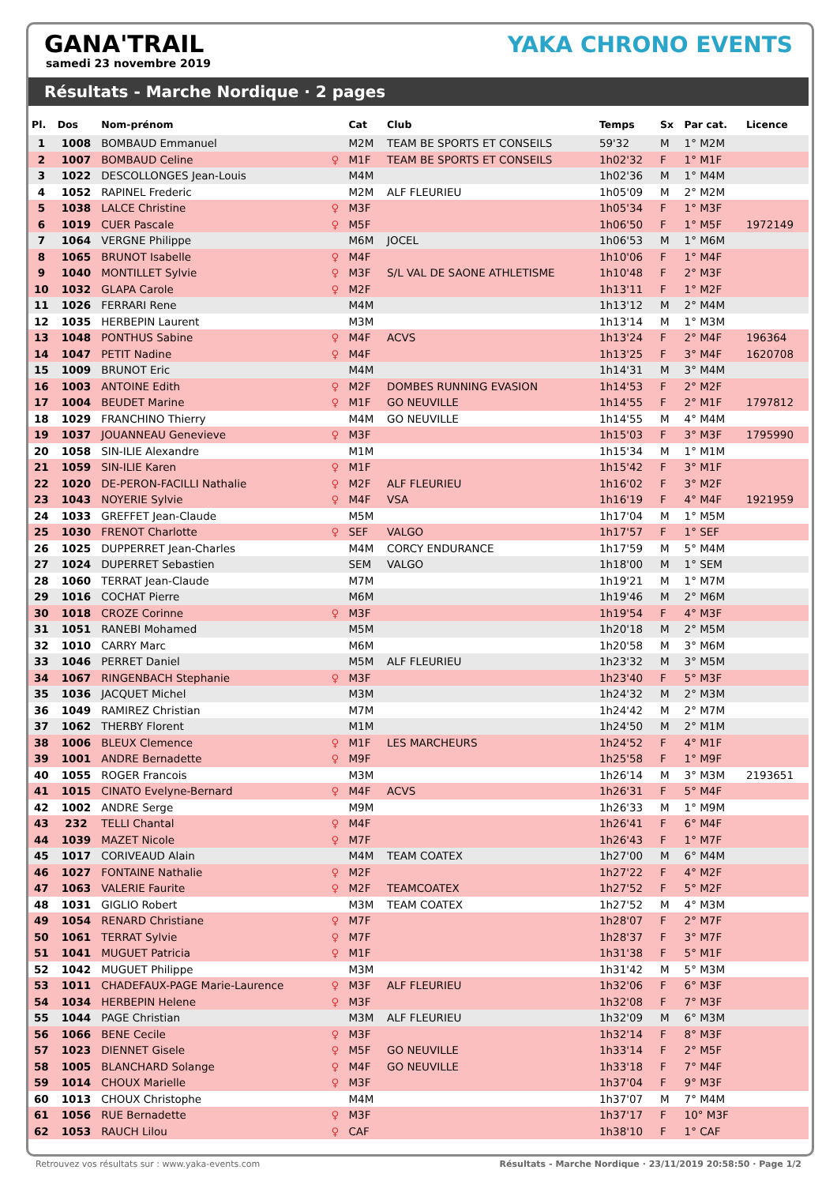GANA'TRAIL
samedi 23 novembre 2019
YAKA CHRONO EVENTS
Résultats - Marche Nordique · 2 pages
| Pl. | Dos | Nom-prénom | | Cat | Club | Temps | Sx | Par cat. | Licence |
| --- | --- | --- | --- | --- | --- | --- | --- | --- | --- |
| 1 | 1008 | BOMBAUD Emmanuel | | M2M | TEAM BE SPORTS ET CONSEILS | 59'32 | M | 1° M2M | |
| 2 | 1007 | BOMBAUD Celine | ♀ | M1F | TEAM BE SPORTS ET CONSEILS | 1h02'32 | F | 1° M1F | |
| 3 | 1022 | DESCOLLONGES Jean-Louis | | M4M | | 1h02'36 | M | 1° M4M | |
| 4 | 1052 | RAPINEL Frederic | | M2M | ALF FLEURIEU | 1h05'09 | M | 2° M2M | |
| 5 | 1038 | LALCE Christine | ♀ | M3F | | 1h05'34 | F | 1° M3F | |
| 6 | 1019 | CUER Pascale | ♀ | M5F | | 1h06'50 | F | 1° M5F | 1972149 |
| 7 | 1064 | VERGNE Philippe | | M6M | JOCEL | 1h06'53 | M | 1° M6M | |
| 8 | 1065 | BRUNOT Isabelle | ♀ | M4F | | 1h10'06 | F | 1° M4F | |
| 9 | 1040 | MONTILLET Sylvie | ♀ | M3F | S/L VAL DE SAONE ATHLETISME | 1h10'48 | F | 2° M3F | |
| 10 | 1032 | GLAPA Carole | ♀ | M2F | | 1h13'11 | F | 1° M2F | |
| 11 | 1026 | FERRARI Rene | | M4M | | 1h13'12 | M | 2° M4M | |
| 12 | 1035 | HERBEPIN Laurent | | M3M | | 1h13'14 | M | 1° M3M | |
| 13 | 1048 | PONTHUS Sabine | ♀ | M4F | ACVS | 1h13'24 | F | 2° M4F | 196364 |
| 14 | 1047 | PETIT Nadine | ♀ | M4F | | 1h13'25 | F | 3° M4F | 1620708 |
| 15 | 1009 | BRUNOT Eric | | M4M | | 1h14'31 | M | 3° M4M | |
| 16 | 1003 | ANTOINE Edith | ♀ | M2F | DOMBES RUNNING EVASION | 1h14'53 | F | 2° M2F | |
| 17 | 1004 | BEUDET Marine | ♀ | M1F | GO NEUVILLE | 1h14'55 | F | 2° M1F | 1797812 |
| 18 | 1029 | FRANCHINO Thierry | | M4M | GO NEUVILLE | 1h14'55 | M | 4° M4M | |
| 19 | 1037 | JOUANNEAU Genevieve | ♀ | M3F | | 1h15'03 | F | 3° M3F | 1795990 |
| 20 | 1058 | SIN-ILIE Alexandre | | M1M | | 1h15'34 | M | 1° M1M | |
| 21 | 1059 | SIN-ILIE Karen | ♀ | M1F | | 1h15'42 | F | 3° M1F | |
| 22 | 1020 | DE-PERON-FACILLI Nathalie | ♀ | M2F | ALF FLEURIEU | 1h16'02 | F | 3° M2F | |
| 23 | 1043 | NOYERIE Sylvie | ♀ | M4F | VSA | 1h16'19 | F | 4° M4F | 1921959 |
| 24 | 1033 | GREFFET Jean-Claude | | M5M | | 1h17'04 | M | 1° M5M | |
| 25 | 1030 | FRENOT Charlotte | ♀ | SEF | VALGO | 1h17'57 | F | 1° SEF | |
| 26 | 1025 | DUPPERRET Jean-Charles | | M4M | CORCY ENDURANCE | 1h17'59 | M | 5° M4M | |
| 27 | 1024 | DUPERRET Sebastien | | SEM | VALGO | 1h18'00 | M | 1° SEM | |
| 28 | 1060 | TERRAT Jean-Claude | | M7M | | 1h19'21 | M | 1° M7M | |
| 29 | 1016 | COCHAT Pierre | | M6M | | 1h19'46 | M | 2° M6M | |
| 30 | 1018 | CROZE Corinne | ♀ | M3F | | 1h19'54 | F | 4° M3F | |
| 31 | 1051 | RANEBI Mohamed | | M5M | | 1h20'18 | M | 2° M5M | |
| 32 | 1010 | CARRY Marc | | M6M | | 1h20'58 | M | 3° M6M | |
| 33 | 1046 | PERRET Daniel | | M5M | ALF FLEURIEU | 1h23'32 | M | 3° M5M | |
| 34 | 1067 | RINGENBACH Stephanie | ♀ | M3F | | 1h23'40 | F | 5° M3F | |
| 35 | 1036 | JACQUET Michel | | M3M | | 1h24'32 | M | 2° M3M | |
| 36 | 1049 | RAMIREZ Christian | | M7M | | 1h24'42 | M | 2° M7M | |
| 37 | 1062 | THERBY Florent | | M1M | | 1h24'50 | M | 2° M1M | |
| 38 | 1006 | BLEUX Clemence | ♀ | M1F | LES MARCHEURS | 1h24'52 | F | 4° M1F | |
| 39 | 1001 | ANDRE Bernadette | ♀ | M9F | | 1h25'58 | F | 1° M9F | |
| 40 | 1055 | ROGER Francois | | M3M | | 1h26'14 | M | 3° M3M | 2193651 |
| 41 | 1015 | CINATO Evelyne-Bernard | ♀ | M4F | ACVS | 1h26'31 | F | 5° M4F | |
| 42 | 1002 | ANDRE Serge | | M9M | | 1h26'33 | M | 1° M9M | |
| 43 | 232 | TELLI Chantal | ♀ | M4F | | 1h26'41 | F | 6° M4F | |
| 44 | 1039 | MAZET Nicole | ♀ | M7F | | 1h26'43 | F | 1° M7F | |
| 45 | 1017 | CORIVEAUD Alain | | M4M | TEAM COATEX | 1h27'00 | M | 6° M4M | |
| 46 | 1027 | FONTAINE Nathalie | ♀ | M2F | | 1h27'22 | F | 4° M2F | |
| 47 | 1063 | VALERIE Faurite | ♀ | M2F | TEAMCOATEX | 1h27'52 | F | 5° M2F | |
| 48 | 1031 | GIGLIO Robert | | M3M | TEAM COATEX | 1h27'52 | M | 4° M3M | |
| 49 | 1054 | RENARD Christiane | ♀ | M7F | | 1h28'07 | F | 2° M7F | |
| 50 | 1061 | TERRAT Sylvie | ♀ | M7F | | 1h28'37 | F | 3° M7F | |
| 51 | 1041 | MUGUET Patricia | ♀ | M1F | | 1h31'38 | F | 5° M1F | |
| 52 | 1042 | MUGUET Philippe | | M3M | | 1h31'42 | M | 5° M3M | |
| 53 | 1011 | CHADEFAUX-PAGE Marie-Laurence | ♀ | M3F | ALF FLEURIEU | 1h32'06 | F | 6° M3F | |
| 54 | 1034 | HERBEPIN Helene | ♀ | M3F | | 1h32'08 | F | 7° M3F | |
| 55 | 1044 | PAGE Christian | | M3M | ALF FLEURIEU | 1h32'09 | M | 6° M3M | |
| 56 | 1066 | BENE Cecile | ♀ | M3F | | 1h32'14 | F | 8° M3F | |
| 57 | 1023 | DIENNET Gisele | ♀ | M5F | GO NEUVILLE | 1h33'14 | F | 2° M5F | |
| 58 | 1005 | BLANCHARD Solange | ♀ | M4F | GO NEUVILLE | 1h33'18 | F | 7° M4F | |
| 59 | 1014 | CHOUX Marielle | ♀ | M3F | | 1h37'04 | F | 9° M3F | |
| 60 | 1013 | CHOUX Christophe | | M4M | | 1h37'07 | M | 7° M4M | |
| 61 | 1056 | RUE Bernadette | ♀ | M3F | | 1h37'17 | F | 10° M3F | |
| 62 | 1053 | RAUCH Lilou | ♀ | CAF | | 1h38'10 | F | 1° CAF | |
Retrouvez vos résultats sur : www.yaka-events.com Résultats - Marche Nordique · 23/11/2019 20:58:50 · Page 1/2